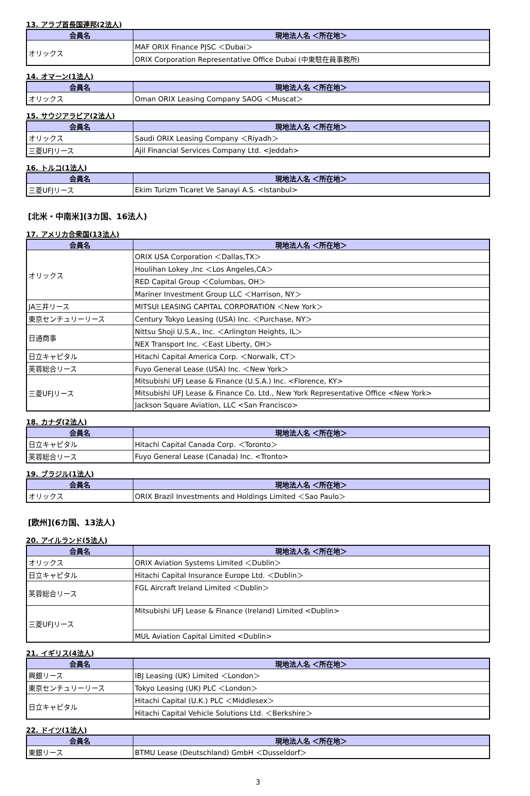13. アラブ首長国連邦(2法人)
| 会員名 | 現地法人名 ＜所在地＞ |
| --- | --- |
| オリックス | MAF ORIX Finance PJSC ＜Dubai＞ |
| | ORIX Corporation Representative Office Dubai (中東駐在員事務所) |
14. オマーン(1法人)
| 会員名 | 現地法人名 ＜所在地＞ |
| --- | --- |
| オリックス | Oman ORIX Leasing Company SAOG ＜Muscat＞ |
15. サウジアラビア(2法人)
| 会員名 | 現地法人名 ＜所在地＞ |
| --- | --- |
| オリックス | Saudi ORIX Leasing Company ＜Riyadh＞ |
| 三菱UFJリース | Ajil Financial Services Company Ltd. <Jeddah> |
16. トルコ(1法人)
| 会員名 | 現地法人名 ＜所在地＞ |
| --- | --- |
| 三菱UFJリース | Ekim Turizm Ticaret Ve Sanayi A.S. <Istanbul> |
[北米・中南米](3カ国、16法人)
17. アメリカ合衆国(13法人)
| 会員名 | 現地法人名 ＜所在地＞ |
| --- | --- |
| オリックス | ORIX USA Corporation ＜Dallas,TX＞ |
| | Houlihan Lokey ,Inc ＜Los Angeles,CA＞ |
| | RED Capital Group ＜Columbas, OH＞ |
| | Mariner Investment Group LLC ＜Harrison, NY＞ |
| JA三井リース | MITSUI LEASING CAPITAL CORPORATION ＜New York＞ |
| 東京センチュリーリース | Century Tokyo Leasing (USA) Inc. ＜Purchase, NY＞ |
| 日通商事 | Nittsu Shoji U.S.A., Inc. ＜Arlington Heights, IL＞ |
| | NEX Transport Inc. ＜East Liberty, OH＞ |
| 日立キャピタル | Hitachi Capital America Corp. ＜Norwalk, CT＞ |
| 芙蓉総合リース | Fuyo General Lease (USA) Inc. ＜New York＞ |
| 三菱UFJリース | Mitsubishi UFJ Lease & Finance (U.S.A.) Inc. <Florence, KY> |
| | Mitsubishi UFJ Lease & Finance Co. Ltd., New York Representative Office <New York> |
| | Jackson Square Aviation, LLC <San Francisco> |
18. カナダ(2法人)
| 会員名 | 現地法人名 ＜所在地＞ |
| --- | --- |
| 日立キャピタル | Hitachi Capital Canada Corp. ＜Toronto＞ |
| 芙蓉総合リース | Fuyo General Lease (Canada) Inc. <Tronto> |
19. ブラジル(1法人)
| 会員名 | 現地法人名 ＜所在地＞ |
| --- | --- |
| オリックス | ORIX Brazil Investments and Holdings Limited ＜Sao Paulo＞ |
[欧州](6カ国、13法人)
20. アイルランド(5法人)
| 会員名 | 現地法人名 ＜所在地＞ |
| --- | --- |
| オリックス | ORIX Aviation Systems Limited ＜Dublin＞ |
| 日立キャピタル | Hitachi Capital Insurance Europe Ltd. ＜Dublin＞ |
| 芙蓉総合リース | FGL Aircraft Ireland Limited ＜Dublin＞ |
| 三菱UFJリース | Mitsubishi UFJ Lease & Finance (Ireland) Limited <Dublin> |
| | MUL Aviation Capital Limited <Dublin> |
21. イギリス(4法人)
| 会員名 | 現地法人名 ＜所在地＞ |
| --- | --- |
| 興銀リース | IBJ Leasing (UK) Limited ＜London＞ |
| 東京センチュリーリース | Tokyo Leasing (UK) PLC ＜London＞ |
| 日立キャピタル | Hitachi Capital (U.K.) PLC ＜Middlesex＞ |
| | Hitachi Capital Vehicle Solutions Ltd. ＜Berkshire＞ |
22. ドイツ(1法人)
| 会員名 | 現地法人名 ＜所在地＞ |
| --- | --- |
| 東銀リース | BTMU Lease (Deutschland) GmbH ＜Dusseldorf＞ |
3